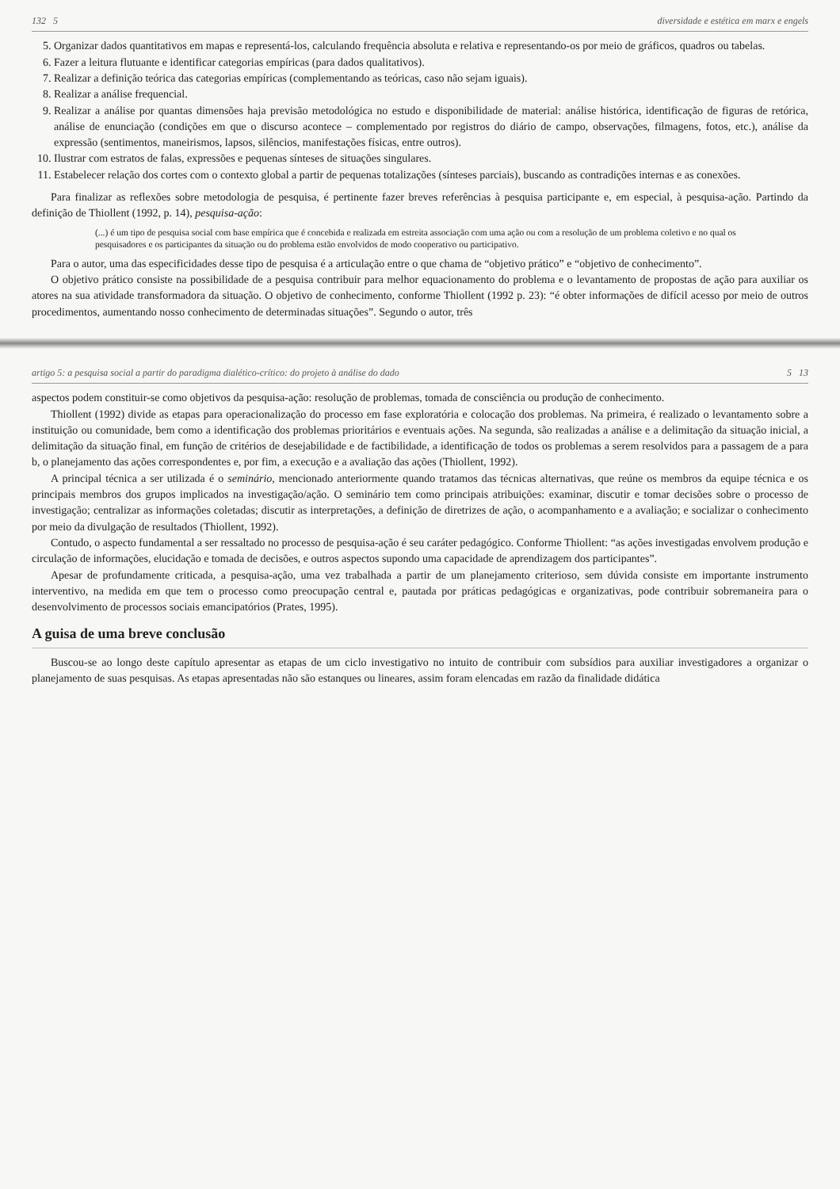132 5 diversidade e estética em marx e engels
5. Organizar dados quantitativos em mapas e representá-los, calculando frequência absoluta e relativa e representando-os por meio de gráficos, quadros ou tabelas.
6. Fazer a leitura flutuante e identificar categorias empíricas (para dados qualitativos).
7. Realizar a definição teórica das categorias empíricas (complementando as teóricas, caso não sejam iguais).
8. Realizar a análise frequencial.
9. Realizar a análise por quantas dimensões haja previsão metodológica no estudo e disponibilidade de material: análise histórica, identificação de figuras de retórica, análise de enunciação (condições em que o discurso acontece – complementado por registros do diário de campo, observações, filmagens, fotos, etc.), análise da expressão (sentimentos, maneirismos, lapsos, silêncios, manifestações físicas, entre outros).
10. Ilustrar com estratos de falas, expressões e pequenas sínteses de situações singulares.
11. Estabelecer relação dos cortes com o contexto global a partir de pequenas totalizações (sínteses parciais), buscando as contradições internas e as conexões.
Para finalizar as reflexões sobre metodologia de pesquisa, é pertinente fazer breves referências à pesquisa participante e, em especial, à pesquisa-ação. Partindo da definição de Thiollent (1992, p. 14), pesquisa-ação:
(...) é um tipo de pesquisa social com base empírica que é concebida e realizada em estreita associação com uma ação ou com a resolução de um problema coletivo e no qual os pesquisadores e os participantes da situação ou do problema estão envolvidos de modo cooperativo ou participativo.
Para o autor, uma das especificidades desse tipo de pesquisa é a articulação entre o que chama de “objetivo prático” e “objetivo de conhecimento”.
O objetivo prático consiste na possibilidade de a pesquisa contribuir para melhor equacionamento do problema e o levantamento de propostas de ação para auxiliar os atores na sua atividade transformadora da situação. O objetivo de conhecimento, conforme Thiollent (1992 p. 23): “é obter informações de difícil acesso por meio de outros procedimentos, aumentando nosso conhecimento de determinadas situações”. Segundo o autor, três
artigo 5: a pesquisa social a partir do paradigma dialético-crítico: do projeto à análise do dado 5 13
aspectos podem constituir-se como objetivos da pesquisa-ação: resolução de problemas, tomada de consciência ou produção de conhecimento.
Thiollent (1992) divide as etapas para operacionalização do processo em fase exploratória e colocação dos problemas. Na primeira, é realizado o levantamento sobre a instituição ou comunidade, bem como a identificação dos problemas prioritários e eventuais ações. Na segunda, são realizadas a análise e a delimitação da situação inicial, a delimitação da situação final, em função de critérios de desejabilidade e de factibilidade, a identificação de todos os problemas a serem resolvidos para a passagem de a para b, o planejamento das ações correspondentes e, por fim, a execução e a avaliação das ações (Thiollent, 1992).
A principal técnica a ser utilizada é o seminário, mencionado anteriormente quando tratamos das técnicas alternativas, que reúne os membros da equipe técnica e os principais membros dos grupos implicados na investigação/ação. O seminário tem como principais atribuições: examinar, discutir e tomar decisões sobre o processo de investigação; centralizar as informações coletadas; discutir as interpretações, a definição de diretrizes de ação, o acompanhamento e a avaliação; e socializar o conhecimento por meio da divulgação de resultados (Thiollent, 1992).
Contudo, o aspecto fundamental a ser ressaltado no processo de pesquisa-ação é seu caráter pedagógico. Conforme Thiollent: “as ações investigadas envolvem produção e circulação de informações, elucidação e tomada de decisões, e outros aspectos supondo uma capacidade de aprendizagem dos participantes”.
Apesar de profundamente criticada, a pesquisa-ação, uma vez trabalhada a partir de um planejamento criterioso, sem dúvida consiste em importante instrumento interventivo, na medida em que tem o processo como preocupação central e, pautada por práticas pedagógicas e organizativas, pode contribuir sobremaneira para o desenvolvimento de processos sociais emancipatórios (Prates, 1995).
A guisa de uma breve conclusão
Buscou-se ao longo deste capítulo apresentar as etapas de um ciclo investigativo no intuito de contribuir com subsídios para auxiliar investigadores a organizar o planejamento de suas pesquisas. As etapas apresentadas não são estanques ou lineares, assim foram elencadas em razão da finalidade didática